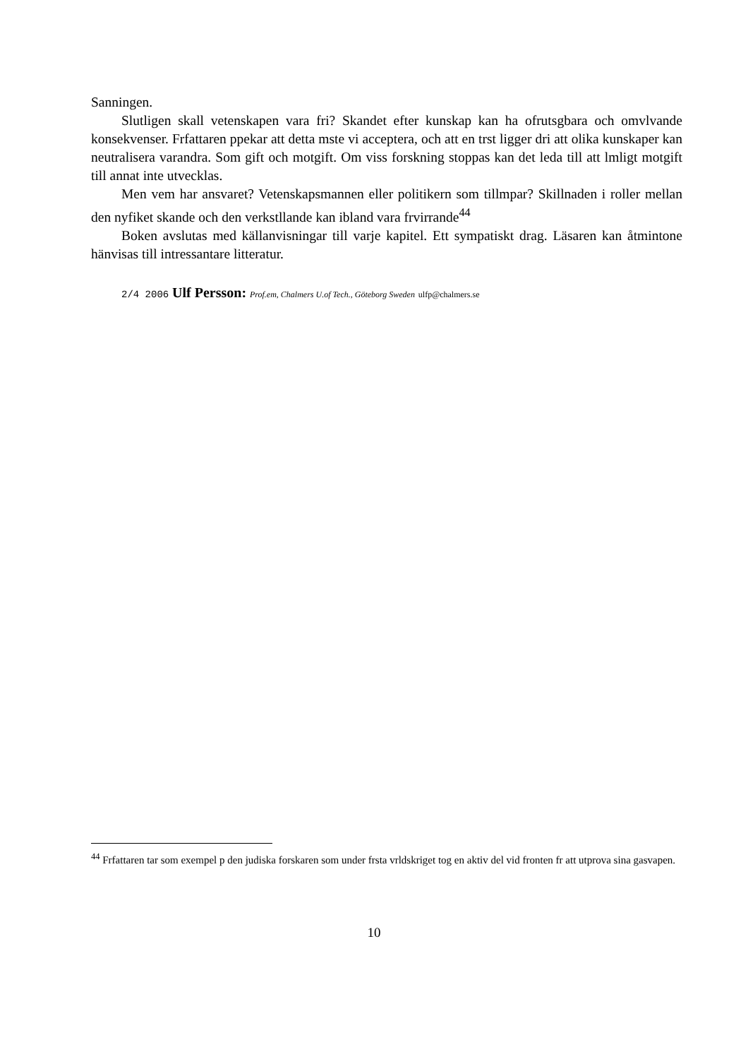Sanningen.
Slutligen skall vetenskapen vara fri? Skandet efter kunskap kan ha ofrutsgbara och omvlvande konsekvenser. Frfattaren ppekar att detta mste vi acceptera, och att en trst ligger dri att olika kunskaper kan neutralisera varandra. Som gift och motgift. Om viss forskning stoppas kan det leda till att lmligt motgift till annat inte utvecklas.
Men vem har ansvaret? Vetenskapsmannen eller politikern som tillmpar? Skillnaden i roller mellan den nyfiket skande och den verkstllande kan ibland vara frvirrande<sup>44</sup>
Boken avslutas med källanvisningar till varje kapitel. Ett sympatiskt drag. Läsaren kan åtmintone hänvisas till intressantare litteratur.
2/4 2006 Ulf Persson: Prof.em, Chalmers U.of Tech., Göteborg Sweden ulfp@chalmers.se
<sup>44</sup> Frfattaren tar som exempel p den judiska forskaren som under frsta vrldskriget tog en aktiv del vid fronten fr att utprova sina gasvapen.
10